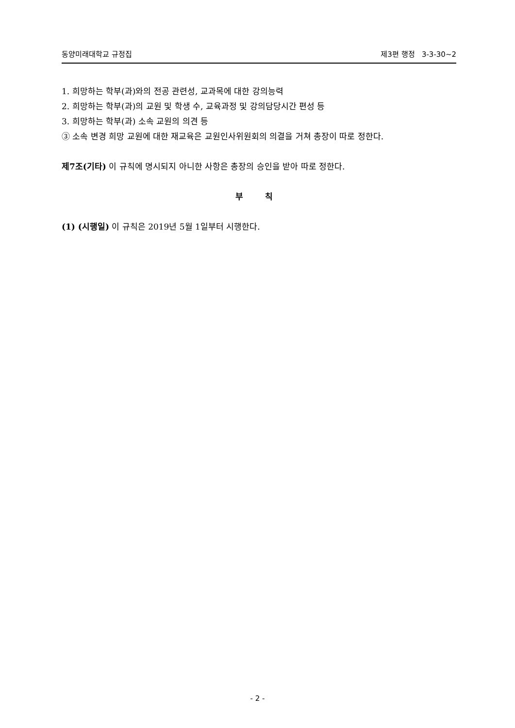동양미래대학교 규정집 제3편 행정 3-3-30~2
1. 희망하는 학부(과)와의 전공 관련성, 교과목에 대한 강의능력
2. 희망하는 학부(과)의 교원 및 학생 수, 교육과정 및 강의담당시간 편성 등
3. 희망하는 학부(과) 소속 교원의 의견 등
③ 소속 변경 희망 교원에 대한 재교육은 교원인사위원회의 의결을 거쳐 총장이 따로 정한다.
제7조(기타) 이 규칙에 명시되지 아니한 사항은 총장의 승인을 받아 따로 정한다.
부 칙
(1) (시행일) 이 규칙은 2019년 5월 1일부터 시행한다.
- 2 -